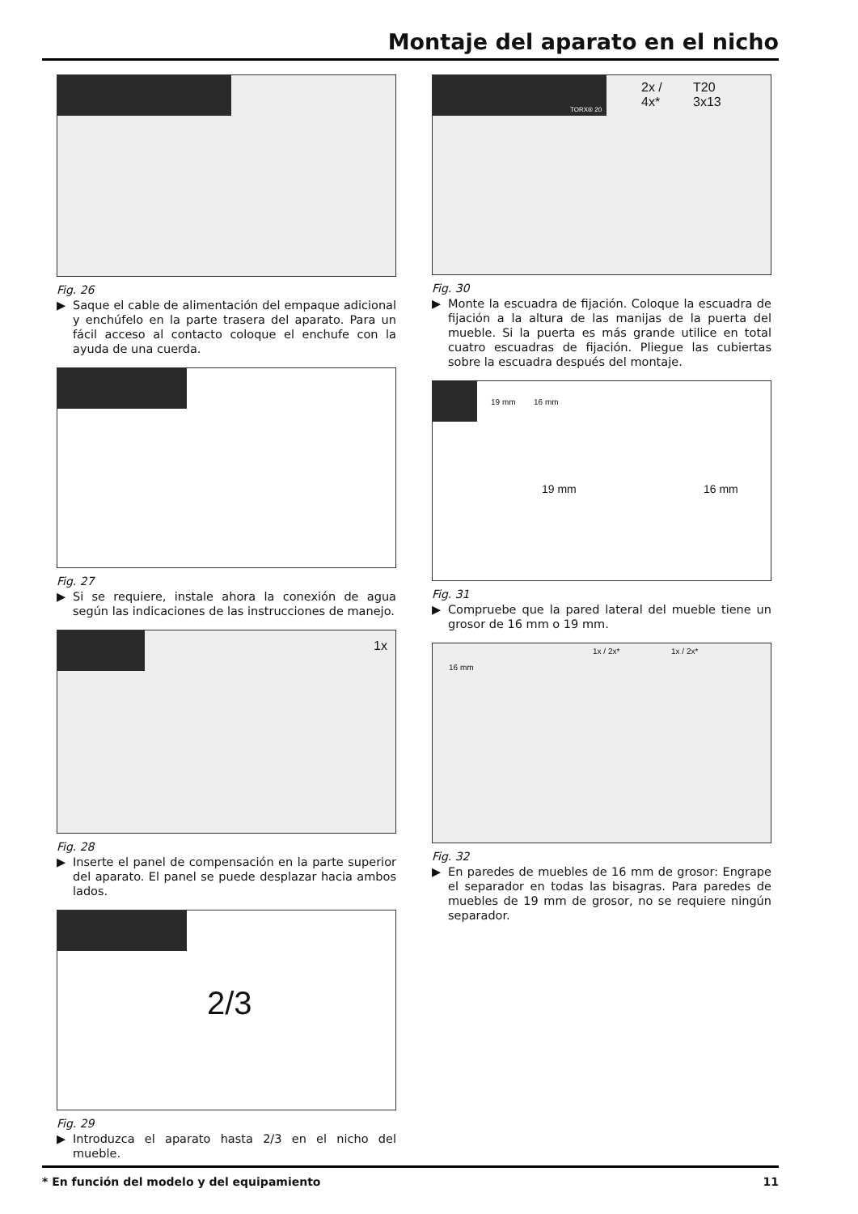Montaje del aparato en el nicho
Fig. 26
▶ Saque el cable de alimentación del empaque adicional y enchúfelo en la parte trasera del aparato. Para un fácil acceso al contacto coloque el enchufe con la ayuda de una cuerda.
Fig. 27
▶ Si se requiere, instale ahora la conexión de agua según las indicaciones de las instrucciones de manejo.
1x
Fig. 28
▶ Inserte el panel de compensación en la parte superior del aparato. El panel se puede desplazar hacia ambos lados.
2/3
Fig. 29
▶ Introduzca el aparato hasta 2/3 en el nicho del mueble.
2x /
4x*
T20
3x13 TORX® 20
Fig. 30
▶ Monte la escuadra de fijación. Coloque la escuadra de fijación a la altura de las manijas de la puerta del mueble. Si la puerta es más grande utilice en total cuatro escuadras de fijación. Pliegue las cubiertas sobre la escuadra después del montaje.
19 mm 16 mm
19 mm 16 mm
Fig. 31
▶ Compruebe que la pared lateral del mueble tiene un grosor de 16 mm o 19 mm.
16 mm
1x / 2x* 1x / 2x*
Fig. 32
▶ En paredes de muebles de 16 mm de grosor: Engrape el separador en todas las bisagras. Para paredes de muebles de 19 mm de grosor, no se requiere ningún separador.
* En función del modelo y del equipamiento 11